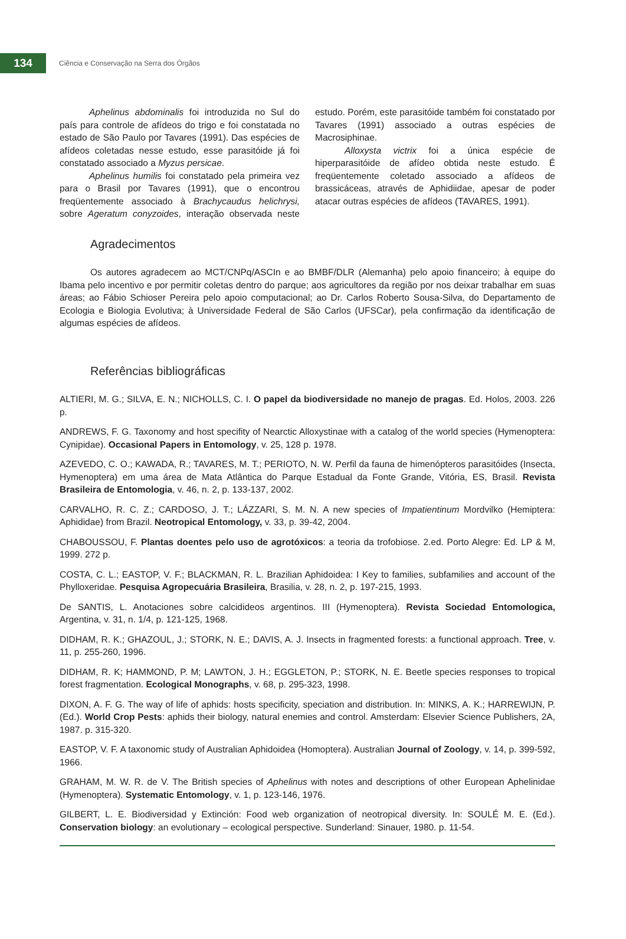134
Ciência e Conservação na Serra dos Órgãos
Aphelinus abdominalis foi introduzida no Sul do país para controle de afídeos do trigo e foi constatada no estado de São Paulo por Tavares (1991). Das espécies de afídeos coletadas nesse estudo, esse parasitóide já foi constatado associado a Myzus persicae.
Aphelinus humilis foi constatado pela primeira vez para o Brasil por Tavares (1991), que o encontrou freqüentemente associado à Brachycaudus helichrysi, sobre Ageratum conyzoides, interação observada neste estudo. Porém, este parasitóide também foi constatado por Tavares (1991) associado a outras espécies de Macrosiphinae.
Alloxysta victrix foi a única espécie de hiperparasitóide de afídeo obtida neste estudo. É freqüentemente coletado associado a afídeos de brassicáceas, através de Aphidiidae, apesar de poder atacar outras espécies de afídeos (TAVARES, 1991).
Agradecimentos
Os autores agradecem ao MCT/CNPq/ASCIn e ao BMBF/DLR (Alemanha) pelo apoio financeiro; à equipe do Ibama pelo incentivo e por permitir coletas dentro do parque; aos agricultores da região por nos deixar trabalhar em suas áreas; ao Fábio Schioser Pereira pelo apoio computacional; ao Dr. Carlos Roberto Sousa-Silva, do Departamento de Ecologia e Biologia Evolutiva; à Universidade Federal de São Carlos (UFSCar), pela confirmação da identificação de algumas espécies de afídeos.
Referências bibliográficas
ALTIERI, M. G.; SILVA, E. N.; NICHOLLS, C. I. O papel da biodiversidade no manejo de pragas. Ed. Holos, 2003. 226 p.
ANDREWS, F. G. Taxonomy and host specifity of Nearctic Alloxystinae with a catalog of the world species (Hymenoptera: Cynipidae). Occasional Papers in Entomology, v. 25, 128 p. 1978.
AZEVEDO, C. O.; KAWADA, R.; TAVARES, M. T.; PERIOTO, N. W. Perfil da fauna de himenópteros parasitóides (Insecta, Hymenoptera) em uma área de Mata Atlântica do Parque Estadual da Fonte Grande, Vitória, ES, Brasil. Revista Brasileira de Entomologia, v. 46, n. 2, p. 133-137, 2002.
CARVALHO, R. C. Z.; CARDOSO, J. T.; LÁZZARI, S. M. N. A new species of Impatientinum Mordvilko (Hemiptera: Aphididae) from Brazil. Neotropical Entomology, v. 33, p. 39-42, 2004.
CHABOUSSOU, F. Plantas doentes pelo uso de agrotóxicos: a teoria da trofobiose. 2.ed. Porto Alegre: Ed. LP & M, 1999. 272 p.
COSTA, C. L.; EASTOP, V. F.; BLACKMAN, R. L. Brazilian Aphidoidea: I Key to families, subfamilies and account of the Phylloxeridae. Pesquisa Agropecuária Brasileira, Brasilia, v. 28, n. 2, p. 197-215, 1993.
De SANTIS, L. Anotaciones sobre calcidideos argentinos. III (Hymenoptera). Revista Sociedad Entomologica, Argentina, v. 31, n. 1/4, p. 121-125, 1968.
DIDHAM, R. K.; GHAZOUL, J.; STORK, N. E.; DAVIS, A. J. Insects in fragmented forests: a functional approach. Tree, v. 11, p. 255-260, 1996.
DIDHAM, R. K; HAMMOND, P. M; LAWTON, J. H.; EGGLETON, P.; STORK, N. E. Beetle species responses to tropical forest fragmentation. Ecological Monographs, v. 68, p. 295-323, 1998.
DIXON, A. F. G. The way of life of aphids: hosts specificity, speciation and distribution. In: MINKS, A. K.; HARREWIJN, P. (Ed.). World Crop Pests: aphids their biology, natural enemies and control. Amsterdam: Elsevier Science Publishers, 2A, 1987. p. 315-320.
EASTOP, V. F. A taxonomic study of Australian Aphidoidea (Homoptera). Australian Journal of Zoology, v. 14, p. 399-592, 1966.
GRAHAM, M. W. R. de V. The British species of Aphelinus with notes and descriptions of other European Aphelinidae (Hymenoptera). Systematic Entomology, v. 1, p. 123-146, 1976.
GILBERT, L. E. Biodiversidad y Extinción: Food web organization of neotropical diversity. In: SOULÉ M. E. (Ed.). Conservation biology: an evolutionary – ecological perspective. Sunderland: Sinauer, 1980. p. 11-54.